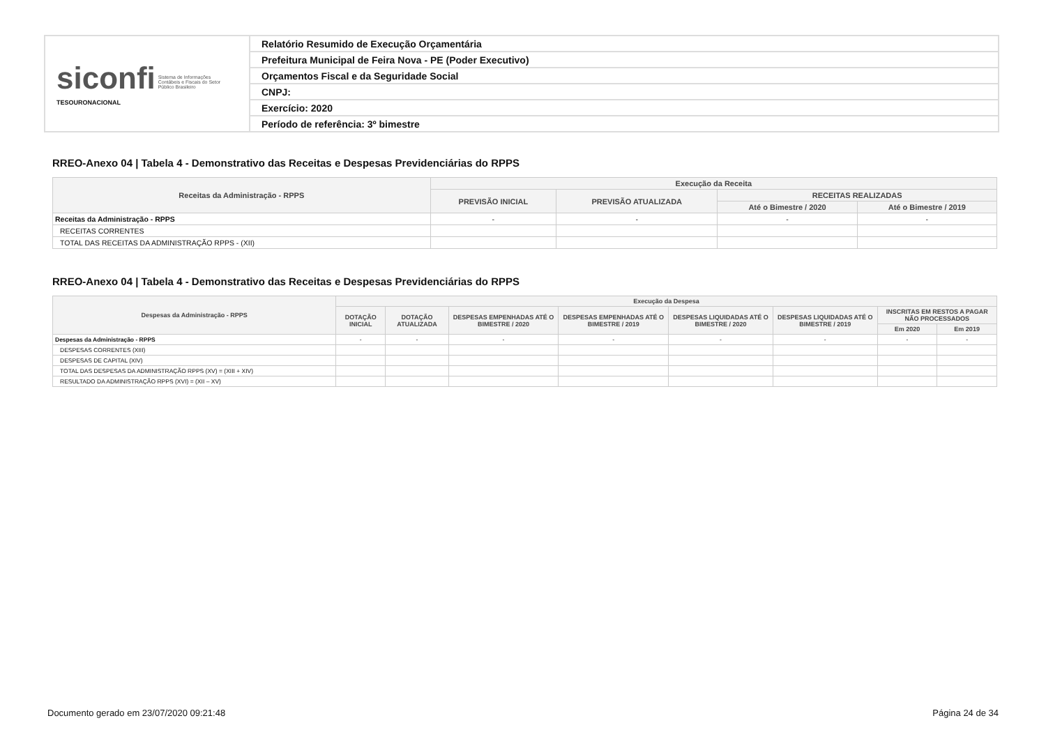| siconfi Sistema de Informações Contábeis e Fiscais do Setor Público Brasileiro TESOURONACIONAL | Relatório Resumido de Execução Orçamentária |
| | Prefeitura Municipal de Feira Nova - PE (Poder Executivo) |
| | Orçamentos Fiscal e da Seguridade Social |
| | CNPJ: |
| | Exercício: 2020 |
| | Período de referência: 3º bimestre |
RREO-Anexo 04 | Tabela 4 - Demonstrativo das Receitas e Despesas Previdenciárias do RPPS
| Receitas da Administração - RPPS | Execução da Receita | | | |
| --- | --- | --- | --- | --- |
| | PREVISÃO INICIAL | PREVISÃO ATUALIZADA | RECEITAS REALIZADAS | |
| | | | Até o Bimestre / 2020 | Até o Bimestre / 2019 |
| Receitas da Administração - RPPS | - | - | - | - |
| RECEITAS CORRENTES | | | | |
| TOTAL DAS RECEITAS DA ADMINISTRAÇÃO RPPS - (XII) | | | | |
RREO-Anexo 04 | Tabela 4 - Demonstrativo das Receitas e Despesas Previdenciárias do RPPS
| Despesas da Administração - RPPS | Execução da Despesa | | | | | | | |
| --- | --- | --- | --- | --- | --- | --- | --- | --- |
| | DOTAÇÃO INICIAL | DOTAÇÃO ATUALIZADA | DESPESAS EMPENHADAS ATÉ O BIMESTRE / 2020 | DESPESAS EMPENHADAS ATÉ O BIMESTRE / 2019 | DESPESAS LIQUIDADAS ATÉ O BIMESTRE / 2020 | DESPESAS LIQUIDADAS ATÉ O BIMESTRE / 2019 | INSCRITAS EM RESTOS A PAGAR NÃO PROCESSADOS | |
| | | | | | | | Em 2020 | Em 2019 |
| Despesas da Administração - RPPS | - | - | - | - | - | - | - | - |
| DESPESAS CORRENTES (XIII) | | | | | | | | |
| DESPESAS DE CAPITAL (XIV) | | | | | | | | |
| TOTAL DAS DESPESAS DA ADMINISTRAÇÃO RPPS (XV) = (XIII + XIV) | | | | | | | | |
| RESULTADO DA ADMINISTRAÇÃO RPPS (XVI) = (XII – XV) | | | | | | | | |
Documento gerado em 23/07/2020 09:21:48 Página 24 de 34